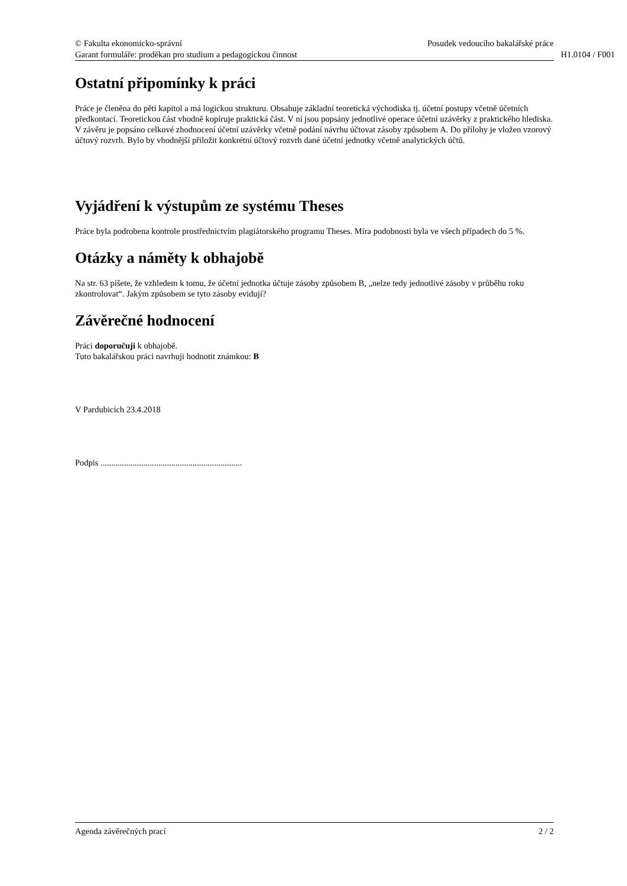© Fakulta ekonomicko-správní Posudek vedoucího bakalářské práce
Garant formuláře: proděkan pro studium a pedagogickou činnost H1.0104 / F001
Ostatní připomínky k práci
Práce je členěna do pěti kapitol a má logickou strukturu. Obsahuje základní teoretická východiska tj. účetní postupy včetně účetních předkontací. Teoretickou část vhodně kopíruje praktická část. V ní jsou popsány jednotlivé operace účetní uzávěrky z praktického hlediska. V závěru je popsáno celkové zhodnocení účetní uzávěrky včetně podání návrhu účtovat zásoby způsobem A. Do přílohy je vložen vzorový účtový rozvrh. Bylo by vhodnější přiložit konkrétní účtový rozvrh dané účetní jednotky včetně analytických účtů.
Vyjádření k výstupům ze systému Theses
Práce byla podrobena kontrole prostřednictvím plagiátorského programu Theses. Míra podobnosti byla ve všech případech do 5 %.
Otázky a náměty k obhajobě
Na str. 63 píšete, že vzhledem k tomu, že účetní jednotka účtuje zásoby způsobem B, „nelze tedy jednotlivé zásoby v průběhu roku zkontrolovat“. Jakým způsobem se tyto zásoby evidují?
Závěrečné hodnocení
Práci doporučuji k obhajobě.
Tuto bakalářskou práci navrhuji hodnotit známkou: B
V Pardubicích 23.4.2018
Podpis ..................................................................
Agenda závěrečných prací 2 / 2